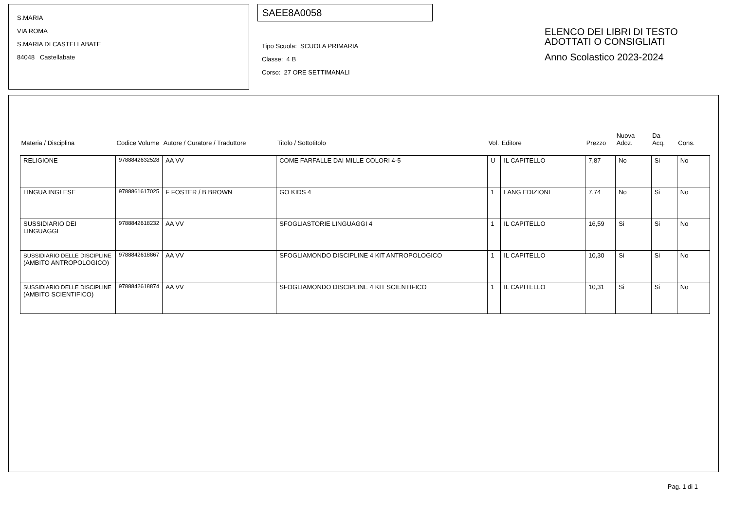S.MARIA
VIA ROMA
S.MARIA DI CASTELLABATE
84048 Castellabate
SAEE8A0058
Tipo Scuola: SCUOLA PRIMARIA
Classe: 4 B
Corso: 27 ORE SETTIMANALI
ELENCO DEI LIBRI DI TESTO
ADOTTATI O CONSIGLIATI
Anno Scolastico 2023-2024
| Materia / Disciplina | Codice Volume | Autore / Curatore / Traduttore | Titolo / Sottotitolo | Vol. | Editore | Prezzo | Nuova Adoz. | Da Acq. | Cons. |
| --- | --- | --- | --- | --- | --- | --- | --- | --- | --- |
| RELIGIONE | 9788842632528 | AA VV | COME FARFALLE DAI MILLE COLORI 4-5 | U | IL CAPITELLO | 7,87 | No | Si | No |
| LINGUA INGLESE | 9788861617025 | F FOSTER / B BROWN | GO KIDS 4 | 1 | LANG EDIZIONI | 7,74 | No | Si | No |
| SUSSIDIARIO DEI LINGUAGGI | 9788842618232 | AA VV | SFOGLIASTORIE LINGUAGGI 4 | 1 | IL CAPITELLO | 16,59 | Si | Si | No |
| SUSSIDIARIO DELLE DISCIPLINE (AMBITO ANTROPOLOGICO) | 9788842618867 | AA VV | SFOGLIAMONDO DISCIPLINE 4 KIT ANTROPOLOGICO | 1 | IL CAPITELLO | 10,30 | Si | Si | No |
| SUSSIDIARIO DELLE DISCIPLINE (AMBITO SCIENTIFICO) | 9788842618874 | AA VV | SFOGLIAMONDO DISCIPLINE 4 KIT SCIENTIFICO | 1 | IL CAPITELLO | 10,31 | Si | Si | No |
Pag. 1 di 1